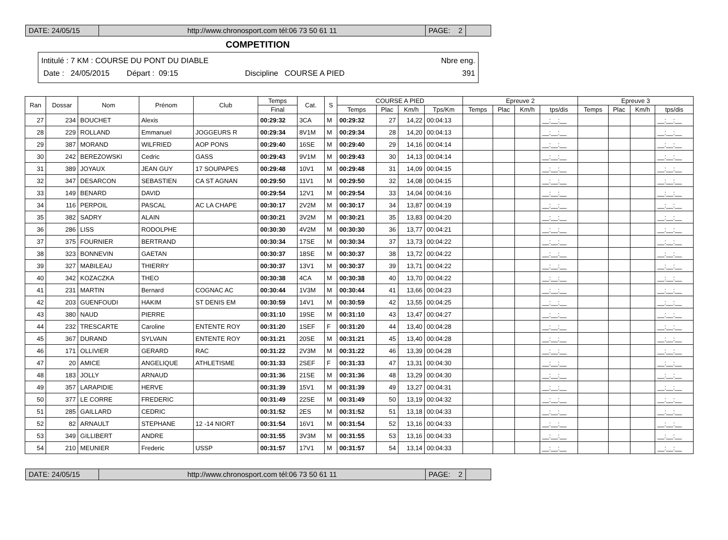DATE: 24/05/15 http://www.chronosport.com tél:06 73 50 61 11 PAGE: 2
COMPETITION
Intitulé : 7 KM : COURSE DU PONT DU DIABLE Nbre eng.
Date : 24/05/2015 Départ : 09:15 Discipline COURSE A PIED 391
| Ran | Dossar | Nom | Prénom | Club | Temps | Cat. | S | COURSE A PIED | | | | Epreuve 2 | | | | Epreuve 3 | | | |
| --- | --- | --- | --- | --- | --- | --- | --- | --- | --- | --- | --- | --- | --- | --- | --- | --- | --- | --- | --- |
| | | | | | Final | | | Temps | Plac | Km/h | Tps/Km | Temps | Plac | Km/h | tps/dis | Temps | Plac | Km/h | tps/dis |
| 27 | 234 | BOUCHET | Alexis | | 00:29:32 | 3CA | M | 00:29:32 | 27 | 14,22 | 00:04:13 | | | | __:__:__ | | | | __:__:__ |
| 28 | 229 | ROLLAND | Emmanuel | JOGGEURS R | 00:29:34 | 8V1M | M | 00:29:34 | 28 | 14,20 | 00:04:13 | | | | __:__:__ | | | | __:__:__ |
| 29 | 387 | MORAND | WILFRIED | AOP PONS | 00:29:40 | 16SE | M | 00:29:40 | 29 | 14,16 | 00:04:14 | | | | __:__:__ | | | | __:__:__ |
| 30 | 242 | BEREZOWSKI | Cedric | GASS | 00:29:43 | 9V1M | M | 00:29:43 | 30 | 14,13 | 00:04:14 | | | | __:__:__ | | | | __:__:__ |
| 31 | 389 | JOYAUX | JEAN GUY | 17 SOUPAPES | 00:29:48 | 10V1 | M | 00:29:48 | 31 | 14,09 | 00:04:15 | | | | __:__:__ | | | | __:__:__ |
| 32 | 347 | DESARCON | SEBASTIEN | CA ST AGNAN | 00:29:50 | 11V1 | M | 00:29:50 | 32 | 14,08 | 00:04:15 | | | | __:__:__ | | | | __:__:__ |
| 33 | 149 | BENARD | DAVID | | 00:29:54 | 12V1 | M | 00:29:54 | 33 | 14,04 | 00:04:16 | | | | __:__:__ | | | | __:__:__ |
| 34 | 116 | PERPOIL | PASCAL | AC LA CHAPE | 00:30:17 | 2V2M | M | 00:30:17 | 34 | 13,87 | 00:04:19 | | | | __:__:__ | | | | __:__:__ |
| 35 | 382 | SADRY | ALAIN | | 00:30:21 | 3V2M | M | 00:30:21 | 35 | 13,83 | 00:04:20 | | | | __:__:__ | | | | __:__:__ |
| 36 | 286 | LISS | RODOLPHE | | 00:30:30 | 4V2M | M | 00:30:30 | 36 | 13,77 | 00:04:21 | | | | __:__:__ | | | | __:__:__ |
| 37 | 375 | FOURNIER | BERTRAND | | 00:30:34 | 17SE | M | 00:30:34 | 37 | 13,73 | 00:04:22 | | | | __:__:__ | | | | __:__:__ |
| 38 | 323 | BONNEVIN | GAETAN | | 00:30:37 | 18SE | M | 00:30:37 | 38 | 13,72 | 00:04:22 | | | | __:__:__ | | | | __:__:__ |
| 39 | 327 | MABILEAU | THIERRY | | 00:30:37 | 13V1 | M | 00:30:37 | 39 | 13,71 | 00:04:22 | | | | __:__:__ | | | | __:__:__ |
| 40 | 342 | KOZACZKA | THEO | | 00:30:38 | 4CA | M | 00:30:38 | 40 | 13,70 | 00:04:22 | | | | __:__:__ | | | | __:__:__ |
| 41 | 231 | MARTIN | Bernard | COGNAC AC | 00:30:44 | 1V3M | M | 00:30:44 | 41 | 13,66 | 00:04:23 | | | | __:__:__ | | | | __:__:__ |
| 42 | 203 | GUENFOUDI | HAKIM | ST DENIS EM | 00:30:59 | 14V1 | M | 00:30:59 | 42 | 13,55 | 00:04:25 | | | | __:__:__ | | | | __:__:__ |
| 43 | 380 | NAUD | PIERRE | | 00:31:10 | 19SE | M | 00:31:10 | 43 | 13,47 | 00:04:27 | | | | __:__:__ | | | | __:__:__ |
| 44 | 232 | TRESCARTE | Caroline | ENTENTE ROY | 00:31:20 | 1SEF | F | 00:31:20 | 44 | 13,40 | 00:04:28 | | | | __:__:__ | | | | __:__:__ |
| 45 | 367 | DURAND | SYLVAIN | ENTENTE ROY | 00:31:21 | 20SE | M | 00:31:21 | 45 | 13,40 | 00:04:28 | | | | __:__:__ | | | | __:__:__ |
| 46 | 171 | OLLIVIER | GERARD | RAC | 00:31:22 | 2V3M | M | 00:31:22 | 46 | 13,39 | 00:04:28 | | | | __:__:__ | | | | __:__:__ |
| 47 | 20 | AMICE | ANGELIQUE | ATHLETISME | 00:31:33 | 2SEF | F | 00:31:33 | 47 | 13,31 | 00:04:30 | | | | __:__:__ | | | | __:__:__ |
| 48 | 183 | JOLLY | ARNAUD | | 00:31:36 | 21SE | M | 00:31:36 | 48 | 13,29 | 00:04:30 | | | | __:__:__ | | | | __:__:__ |
| 49 | 357 | LARAPIDIE | HERVE | | 00:31:39 | 15V1 | M | 00:31:39 | 49 | 13,27 | 00:04:31 | | | | __:__:__ | | | | __:__:__ |
| 50 | 377 | LE CORRE | FREDERIC | | 00:31:49 | 22SE | M | 00:31:49 | 50 | 13,19 | 00:04:32 | | | | __:__:__ | | | | __:__:__ |
| 51 | 285 | GAILLARD | CEDRIC | | 00:31:52 | 2ES | M | 00:31:52 | 51 | 13,18 | 00:04:33 | | | | __:__:__ | | | | __:__:__ |
| 52 | 82 | ARNAULT | STEPHANE | 12 -14 NIORT | 00:31:54 | 16V1 | M | 00:31:54 | 52 | 13,16 | 00:04:33 | | | | __:__:__ | | | | __:__:__ |
| 53 | 349 | GILLIBERT | ANDRE | | 00:31:55 | 3V3M | M | 00:31:55 | 53 | 13,16 | 00:04:33 | | | | __:__:__ | | | | __:__:__ |
| 54 | 210 | MEUNIER | Frederic | USSP | 00:31:57 | 17V1 | M | 00:31:57 | 54 | 13,14 | 00:04:33 | | | | __:__:__ | | | | __:__:__ |
DATE: 24/05/15 http://www.chronosport.com tél:06 73 50 61 11 PAGE: 2